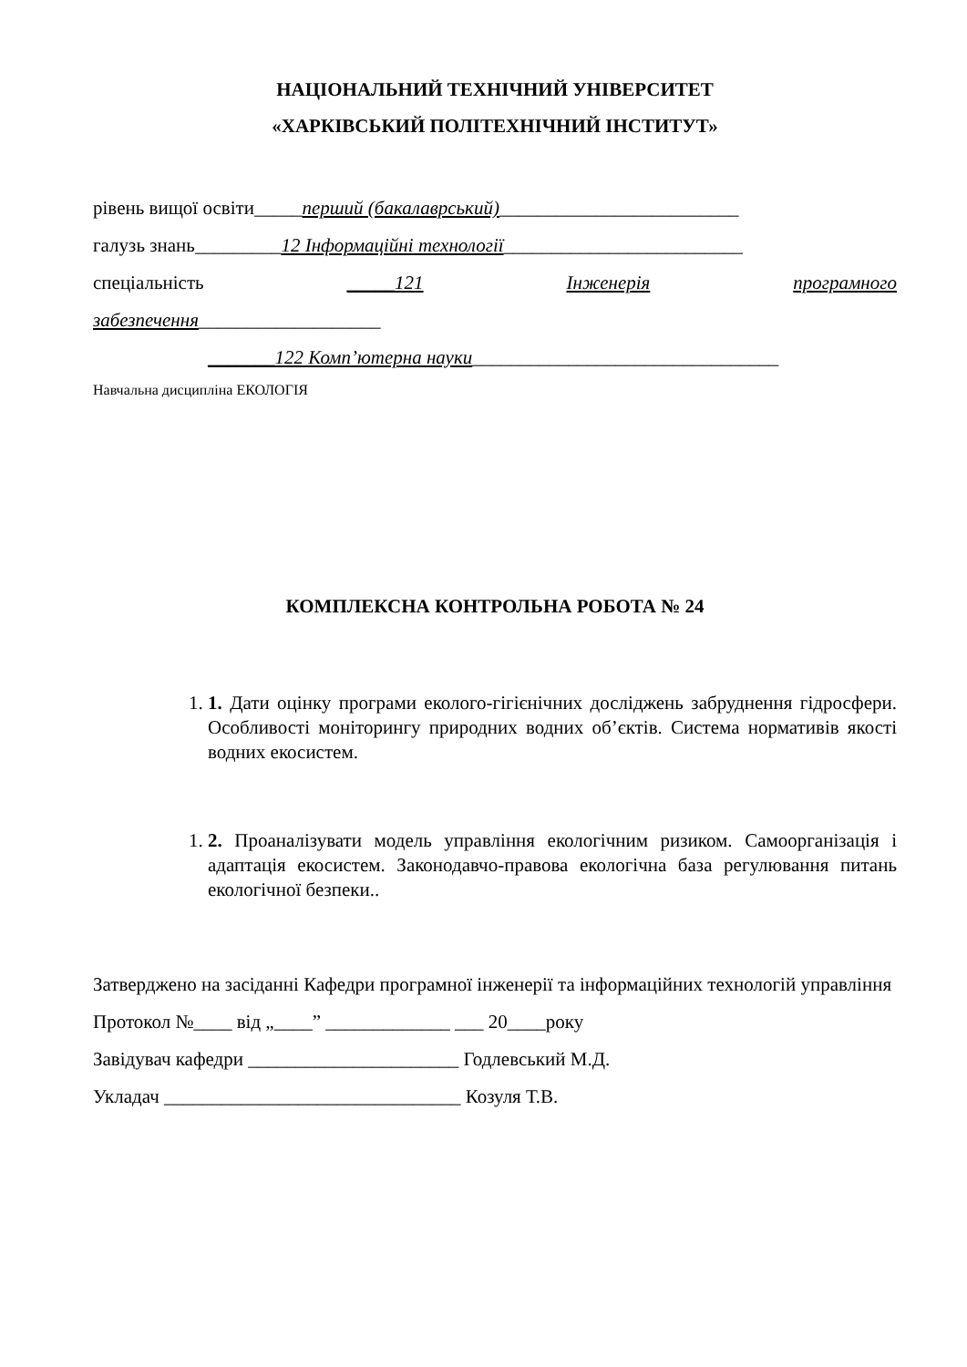НАЦІОНАЛЬНИЙ ТЕХНІЧНИЙ УНІВЕРСИТЕТ
«ХАРКІВСЬКИЙ ПОЛІТЕХНІЧНИЙ ІНСТИТУТ»
рівень вищої освіти_____перший (бакалаврський)_________________________
галузь знань_________12 Інформаційні технології_________________________
спеціальність _____121 Інженерія програмного
забезпечення___________________
_______122 Комп’ютерна науки________________________________
Навчальна дисципліна ЕКОЛОГІЯ
КОМПЛЕКСНА КОНТРОЛЬНА РОБОТА № 24
1. 1. Дати оцінку програми еколого-гігієнічних досліджень забруднення гідросфери. Особливості моніторингу природних водних об’єктів. Система нормативів якості водних екосистем.
1. 2. Проаналізувати модель управління екологічним ризиком. Самоорганізація і адаптація екосистем. Законодавчо-правова екологічна база регулювання питань екологічної безпеки..
Затверджено на засіданні Кафедри програмної інженерії та інформаційних технологій управління
Протокол №____ від „____” _____________ ___ 20____року
Завідувач кафедри ______________________ Годлевський М.Д.
Укладач _______________________________ Козуля Т.В.